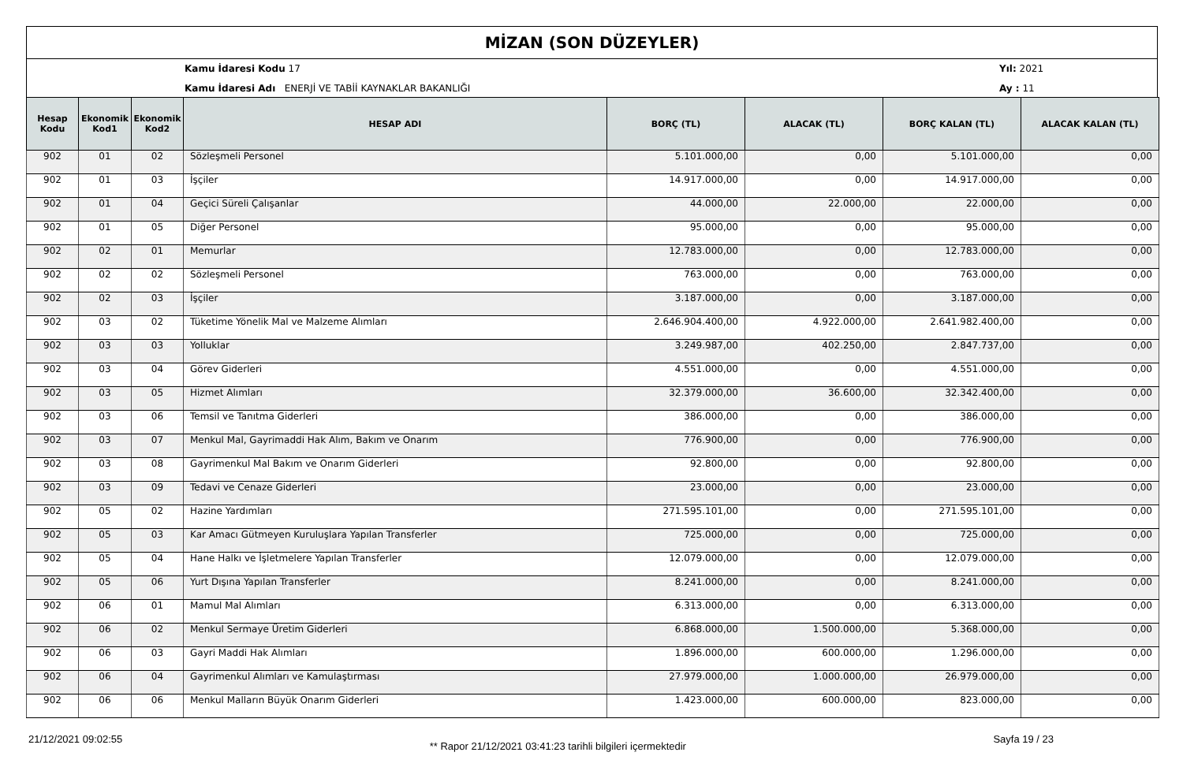MİZAN (SON DÜZEYLER)
Kamu İdaresi Kodu 17
Kamu İdaresi Adı ENERJİ VE TABİİ KAYNAKLAR BAKANLIĞI
Yıl: 2021
Ay : 11
| Hesap Kodu | Ekonomik Kod1 | Ekonomik Kod2 | HESAP ADI | BORÇ (TL) | ALACAK (TL) | BORÇ KALAN (TL) | ALACAK KALAN (TL) |
| --- | --- | --- | --- | --- | --- | --- | --- |
| 902 | 01 | 02 | Sözleşmeli Personel | 5.101.000,00 | 0,00 | 5.101.000,00 | 0,00 |
| 902 | 01 | 03 | İşçiler | 14.917.000,00 | 0,00 | 14.917.000,00 | 0,00 |
| 902 | 01 | 04 | Geçici Süreli Çalışanlar | 44.000,00 | 22.000,00 | 22.000,00 | 0,00 |
| 902 | 01 | 05 | Diğer Personel | 95.000,00 | 0,00 | 95.000,00 | 0,00 |
| 902 | 02 | 01 | Memurlar | 12.783.000,00 | 0,00 | 12.783.000,00 | 0,00 |
| 902 | 02 | 02 | Sözleşmeli Personel | 763.000,00 | 0,00 | 763.000,00 | 0,00 |
| 902 | 02 | 03 | İşçiler | 3.187.000,00 | 0,00 | 3.187.000,00 | 0,00 |
| 902 | 03 | 02 | Tüketime Yönelik Mal ve Malzeme Alımları | 2.646.904.400,00 | 4.922.000,00 | 2.641.982.400,00 | 0,00 |
| 902 | 03 | 03 | Yolluklar | 3.249.987,00 | 402.250,00 | 2.847.737,00 | 0,00 |
| 902 | 03 | 04 | Görev Giderleri | 4.551.000,00 | 0,00 | 4.551.000,00 | 0,00 |
| 902 | 03 | 05 | Hizmet Alımları | 32.379.000,00 | 36.600,00 | 32.342.400,00 | 0,00 |
| 902 | 03 | 06 | Temsil ve Tanıtma Giderleri | 386.000,00 | 0,00 | 386.000,00 | 0,00 |
| 902 | 03 | 07 | Menkul Mal, Gayrimaddi Hak Alım, Bakım ve Onarım | 776.900,00 | 0,00 | 776.900,00 | 0,00 |
| 902 | 03 | 08 | Gayrimenkul Mal Bakım ve Onarım Giderleri | 92.800,00 | 0,00 | 92.800,00 | 0,00 |
| 902 | 03 | 09 | Tedavi ve Cenaze Giderleri | 23.000,00 | 0,00 | 23.000,00 | 0,00 |
| 902 | 05 | 02 | Hazine Yardımları | 271.595.101,00 | 0,00 | 271.595.101,00 | 0,00 |
| 902 | 05 | 03 | Kar Amacı Gütmeyen Kuruluşlara Yapılan Transferler | 725.000,00 | 0,00 | 725.000,00 | 0,00 |
| 902 | 05 | 04 | Hane Halkı ve İşletmelere Yapılan Transferler | 12.079.000,00 | 0,00 | 12.079.000,00 | 0,00 |
| 902 | 05 | 06 | Yurt Dışına Yapılan Transferler | 8.241.000,00 | 0,00 | 8.241.000,00 | 0,00 |
| 902 | 06 | 01 | Mamul Mal Alımları | 6.313.000,00 | 0,00 | 6.313.000,00 | 0,00 |
| 902 | 06 | 02 | Menkul Sermaye Üretim Giderleri | 6.868.000,00 | 1.500.000,00 | 5.368.000,00 | 0,00 |
| 902 | 06 | 03 | Gayri Maddi Hak Alımları | 1.896.000,00 | 600.000,00 | 1.296.000,00 | 0,00 |
| 902 | 06 | 04 | Gayrimenkul Alımları ve Kamulaştırması | 27.979.000,00 | 1.000.000,00 | 26.979.000,00 | 0,00 |
| 902 | 06 | 06 | Menkul Malların Büyük Onarım Giderleri | 1.423.000,00 | 600.000,00 | 823.000,00 | 0,00 |
21/12/2021 09:02:55 ** Rapor 21/12/2021 03:41:23 tarihli bilgileri içermektedir Sayfa 19 / 23